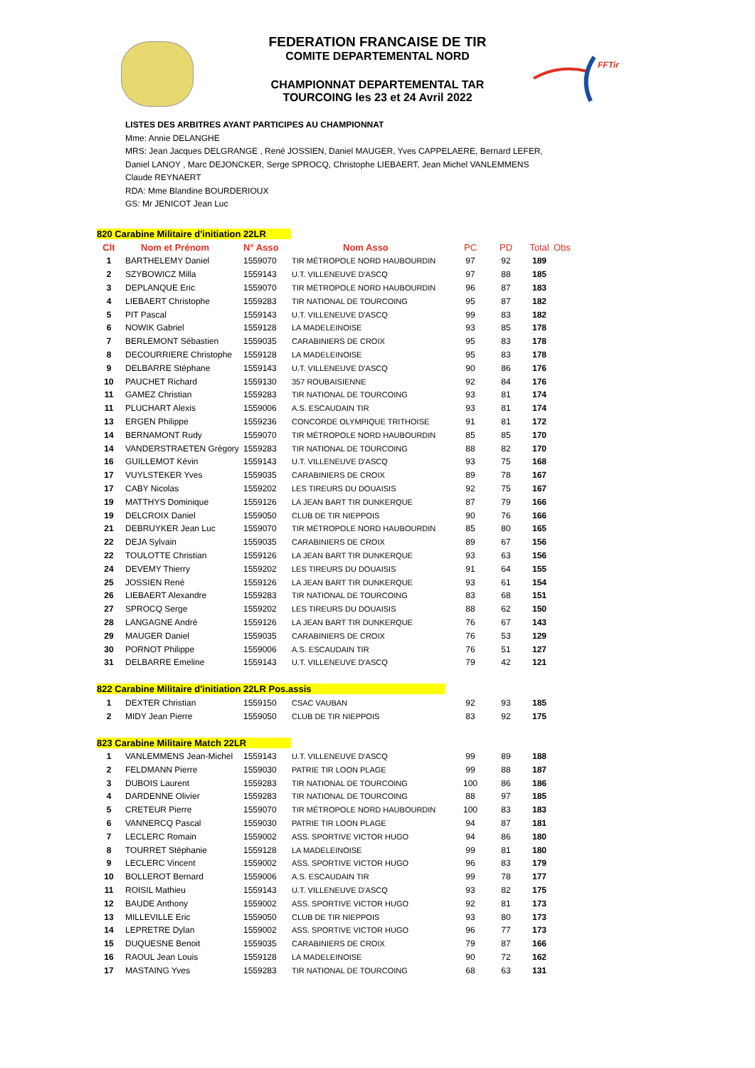FEDERATION FRANCAISE DE TIR
COMITE DEPARTEMENTAL NORD
CHAMPIONNAT DEPARTEMENTAL TAR
TOURCOING les 23 et 24 Avril 2022
FFTir
LISTES DES ARBITRES AYANT PARTICIPES AU CHAMPIONNAT
Mme: Annie DELANGHE
MRS: Jean Jacques DELGRANGE , René JOSSIEN, Daniel MAUGER, Yves CAPPELAERE, Bernard LEFER,
Daniel LANOY , Marc DEJONCKER, Serge SPROCQ, Christophe LIEBAERT, Jean Michel VANLEMMENS
Claude REYNAERT
RDA: Mme Blandine BOURDERIOUX
GS: Mr JENICOT Jean Luc
| 820 Carabine Militaire d'initiation 22LR | | | | | | | |
| Clt | Nom et Prénom | N° Asso | Nom Asso | PC | PD | Total | Obs |
| 1 | BARTHELEMY Daniel | 1559070 | TIR MÉTROPOLE NORD HAUBOURDIN | 97 | 92 | 189 | |
| 2 | SZYBOWICZ Milla | 1559143 | U.T. VILLENEUVE D'ASCQ | 97 | 88 | 185 | |
| 3 | DEPLANQUE Eric | 1559070 | TIR MÉTROPOLE NORD HAUBOURDIN | 96 | 87 | 183 | |
| 4 | LIEBAERT Christophe | 1559283 | TIR NATIONAL DE TOURCOING | 95 | 87 | 182 | |
| 5 | PIT Pascal | 1559143 | U.T. VILLENEUVE D'ASCQ | 99 | 83 | 182 | |
| 6 | NOWIK Gabriel | 1559128 | LA MADELEINOISE | 93 | 85 | 178 | |
| 7 | BERLEMONT Sébastien | 1559035 | CARABINIERS DE CROIX | 95 | 83 | 178 | |
| 8 | DECOURRIERE Christophe | 1559128 | LA MADELEINOISE | 95 | 83 | 178 | |
| 9 | DELBARRE Stéphane | 1559143 | U.T. VILLENEUVE D'ASCQ | 90 | 86 | 176 | |
| 10 | PAUCHET Richard | 1559130 | 357 ROUBAISIENNE | 92 | 84 | 176 | |
| 11 | GAMEZ Christian | 1559283 | TIR NATIONAL DE TOURCOING | 93 | 81 | 174 | |
| 11 | PLUCHART Alexis | 1559006 | A.S. ESCAUDAIN TIR | 93 | 81 | 174 | |
| 13 | ERGEN Philippe | 1559236 | CONCORDE OLYMPIQUE TRITHOISE | 91 | 81 | 172 | |
| 14 | BERNAMONT Rudy | 1559070 | TIR MÉTROPOLE NORD HAUBOURDIN | 85 | 85 | 170 | |
| 14 | VANDERSTRAETEN Grégory | 1559283 | TIR NATIONAL DE TOURCOING | 88 | 82 | 170 | |
| 16 | GUILLEMOT Kévin | 1559143 | U.T. VILLENEUVE D'ASCQ | 93 | 75 | 168 | |
| 17 | VUYLSTEKER Yves | 1559035 | CARABINIERS DE CROIX | 89 | 78 | 167 | |
| 17 | CABY Nicolas | 1559202 | LES TIREURS DU DOUAISIS | 92 | 75 | 167 | |
| 19 | MATTHYS Dominique | 1559126 | LA JEAN BART TIR DUNKERQUE | 87 | 79 | 166 | |
| 19 | DELCROIX Daniel | 1559050 | CLUB DE TIR NIEPPOIS | 90 | 76 | 166 | |
| 21 | DEBRUYKER Jean Luc | 1559070 | TIR MÉTROPOLE NORD HAUBOURDIN | 85 | 80 | 165 | |
| 22 | DEJA Sylvain | 1559035 | CARABINIERS DE CROIX | 89 | 67 | 156 | |
| 22 | TOULOTTE Christian | 1559126 | LA JEAN BART TIR DUNKERQUE | 93 | 63 | 156 | |
| 24 | DEVEMY Thierry | 1559202 | LES TIREURS DU DOUAISIS | 91 | 64 | 155 | |
| 25 | JOSSIEN René | 1559126 | LA JEAN BART TIR DUNKERQUE | 93 | 61 | 154 | |
| 26 | LIEBAERT Alexandre | 1559283 | TIR NATIONAL DE TOURCOING | 83 | 68 | 151 | |
| 27 | SPROCQ Serge | 1559202 | LES TIREURS DU DOUAISIS | 88 | 62 | 150 | |
| 28 | LANGAGNE André | 1559126 | LA JEAN BART TIR DUNKERQUE | 76 | 67 | 143 | |
| 29 | MAUGER Daniel | 1559035 | CARABINIERS DE CROIX | 76 | 53 | 129 | |
| 30 | PORNOT Philippe | 1559006 | A.S. ESCAUDAIN TIR | 76 | 51 | 127 | |
| 31 | DELBARRE Emeline | 1559143 | U.T. VILLENEUVE D'ASCQ | 79 | 42 | 121 | |
| 822 Carabine Militaire d'initiation 22LR Pos.assis | | | | | | | |
| 1 | DEXTER Christian | 1559150 | CSAC VAUBAN | 92 | 93 | 185 | |
| 2 | MIDY Jean Pierre | 1559050 | CLUB DE TIR NIEPPOIS | 83 | 92 | 175 | |
| 823 Carabine Militaire Match 22LR | | | | | | | |
| 1 | VANLEMMENS Jean-Michel | 1559143 | U.T. VILLENEUVE D'ASCQ | 99 | 89 | 188 | |
| 2 | FELDMANN Pierre | 1559030 | PATRIE TIR LOON PLAGE | 99 | 88 | 187 | |
| 3 | DUBOIS Laurent | 1559283 | TIR NATIONAL DE TOURCOING | 100 | 86 | 186 | |
| 4 | DARDENNE Olivier | 1559283 | TIR NATIONAL DE TOURCOING | 88 | 97 | 185 | |
| 5 | CRETEUR Pierre | 1559070 | TIR MÉTROPOLE NORD HAUBOURDIN | 100 | 83 | 183 | |
| 6 | VANNERCQ Pascal | 1559030 | PATRIE TIR LOON PLAGE | 94 | 87 | 181 | |
| 7 | LECLERC Romain | 1559002 | ASS. SPORTIVE VICTOR HUGO | 94 | 86 | 180 | |
| 8 | TOURRET Stéphanie | 1559128 | LA MADELEINOISE | 99 | 81 | 180 | |
| 9 | LECLERC Vincent | 1559002 | ASS. SPORTIVE VICTOR HUGO | 96 | 83 | 179 | |
| 10 | BOLLEROT Bernard | 1559006 | A.S. ESCAUDAIN TIR | 99 | 78 | 177 | |
| 11 | ROISIL Mathieu | 1559143 | U.T. VILLENEUVE D'ASCQ | 93 | 82 | 175 | |
| 12 | BAUDE Anthony | 1559002 | ASS. SPORTIVE VICTOR HUGO | 92 | 81 | 173 | |
| 13 | MILLEVILLE Eric | 1559050 | CLUB DE TIR NIEPPOIS | 93 | 80 | 173 | |
| 14 | LEPRETRE Dylan | 1559002 | ASS. SPORTIVE VICTOR HUGO | 96 | 77 | 173 | |
| 15 | DUQUESNE Benoit | 1559035 | CARABINIERS DE CROIX | 79 | 87 | 166 | |
| 16 | RAOUL Jean Louis | 1559128 | LA MADELEINOISE | 90 | 72 | 162 | |
| 17 | MASTAING Yves | 1559283 | TIR NATIONAL DE TOURCOING | 68 | 63 | 131 | |